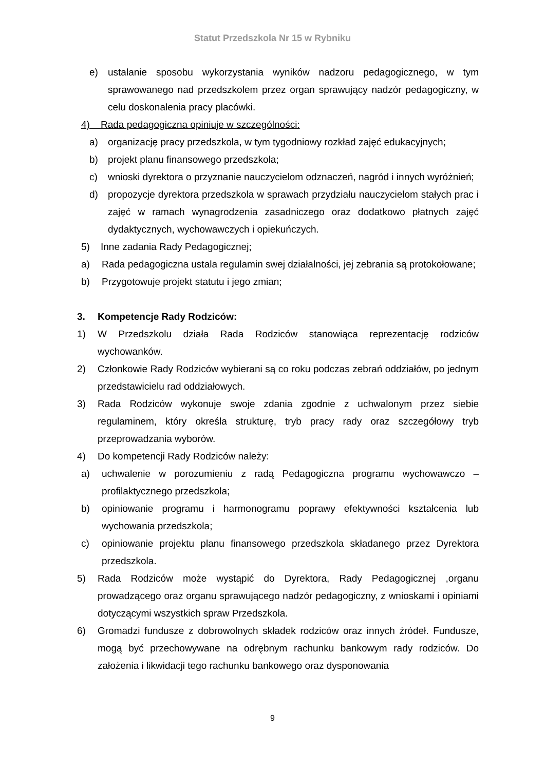Statut Przedszkola Nr 15 w Rybniku
e) ustalanie sposobu wykorzystania wyników nadzoru pedagogicznego, w tym sprawowanego nad przedszkolem przez organ sprawujący nadzór pedagogiczny, w celu doskonalenia pracy placówki.
4) Rada pedagogiczna opiniuje w szczególności:
a) organizację pracy przedszkola, w tym tygodniowy rozkład zajęć edukacyjnych;
b) projekt planu finansowego przedszkola;
c) wnioski dyrektora o przyznanie nauczycielom odznaczeń, nagród i innych wyróżnień;
d) propozycje dyrektora przedszkola w sprawach przydziału nauczycielom stałych prac i zajęć w ramach wynagrodzenia zasadniczego oraz dodatkowo płatnych zajęć dydaktycznych, wychowawczych i opiekuńczych.
5) Inne zadania Rady Pedagogicznej;
a) Rada pedagogiczna ustala regulamin swej działalności, jej zebrania są protokołowane;
b) Przygotowuje projekt statutu i jego zmian;
3. Kompetencje Rady Rodziców:
1) W Przedszkolu działa Rada Rodziców stanowiąca reprezentację rodziców wychowanków.
2) Członkowie Rady Rodziców wybierani są co roku podczas zebrań oddziałów, po jednym przedstawicielu rad oddziałowych.
3) Rada Rodziców wykonuje swoje zdania zgodnie z uchwalonym przez siebie regulaminem, który określa strukturę, tryb pracy rady oraz szczegółowy tryb przeprowadzania wyborów.
4) Do kompetencji Rady Rodziców należy:
a) uchwalenie w porozumieniu z radą Pedagogiczna programu wychowawczo – profilaktycznego przedszkola;
b) opiniowanie programu i harmonogramu poprawy efektywności kształcenia lub wychowania przedszkola;
c) opiniowanie projektu planu finansowego przedszkola składanego przez Dyrektora przedszkola.
5) Rada Rodziców może wystąpić do Dyrektora, Rady Pedagogicznej ,organu prowadzącego oraz organu sprawującego nadzór pedagogiczny, z wnioskami i opiniami dotyczącymi wszystkich spraw Przedszkola.
6) Gromadzi fundusze z dobrowolnych składek rodziców oraz innych źródeł. Fundusze, mogą być przechowywane na odrębnym rachunku bankowym rady rodziców. Do założenia i likwidacji tego rachunku bankowego oraz dysponowania
9